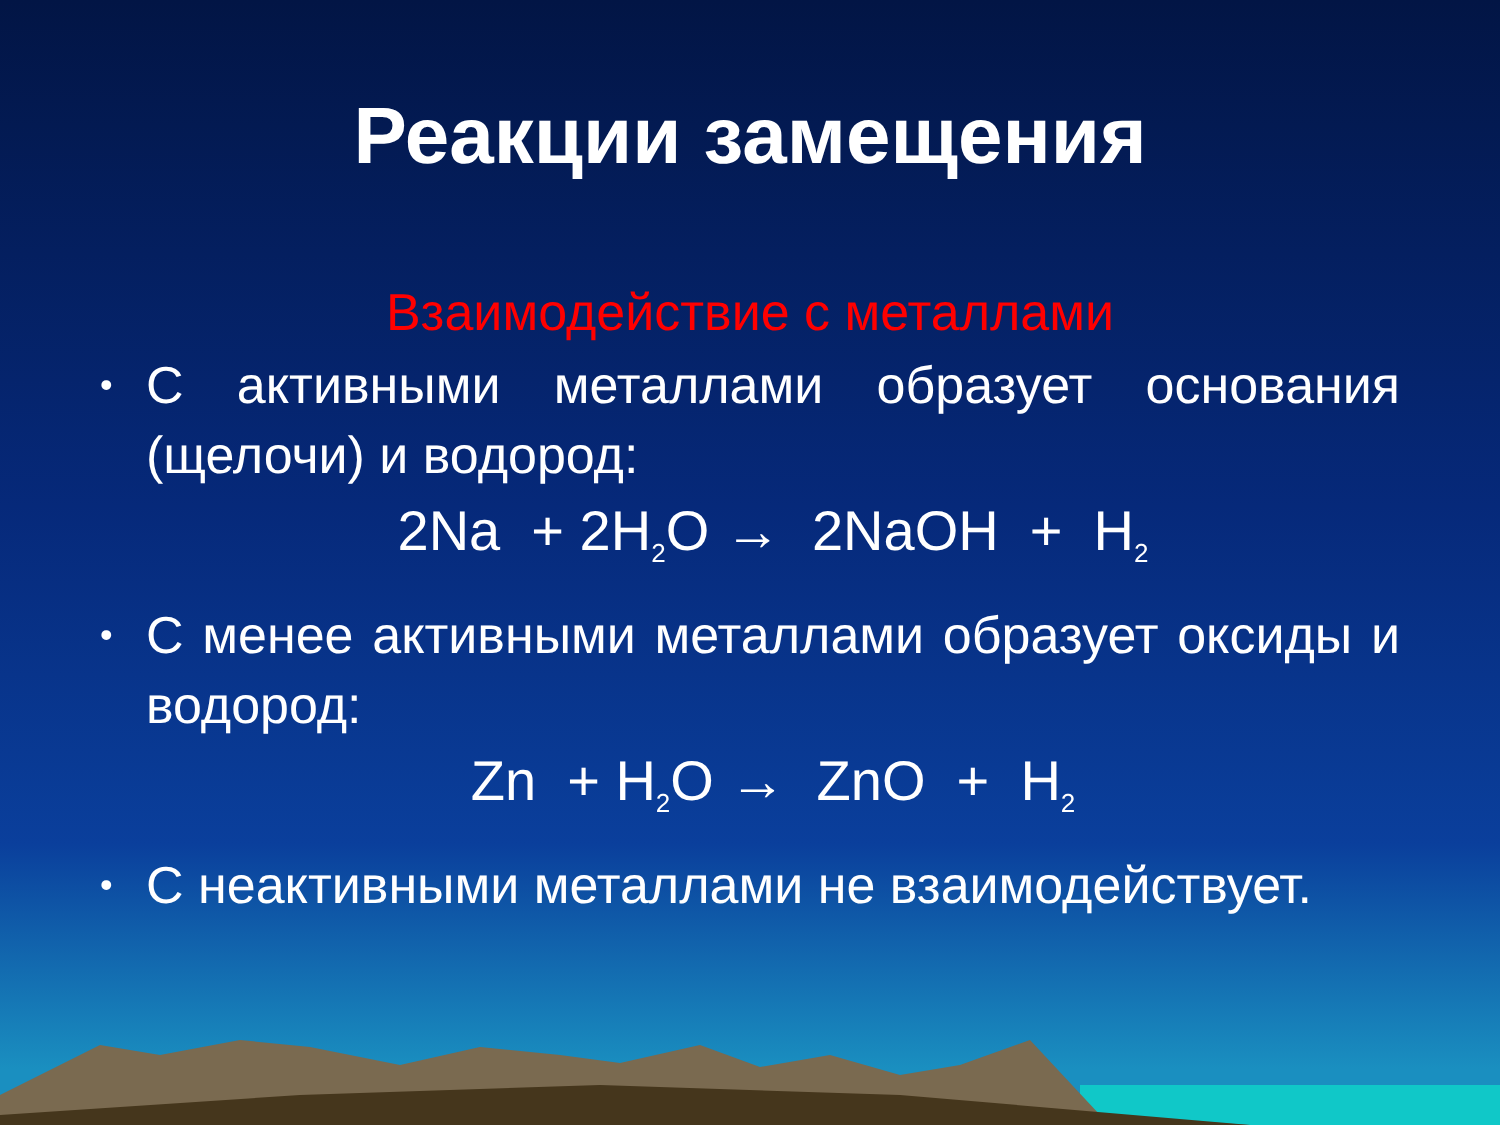Реакции замещения
Взаимодействие с металлами
• С активными металлами образует основания (щелочи) и водород:
2Na + 2H<sub>2</sub>O → 2NaOH + H<sub>2</sub>
• С менее активными металлами образует оксиды и водород:
Zn + H<sub>2</sub>O → ZnO + H<sub>2</sub>
• С неактивными металлами не взаимодействует.